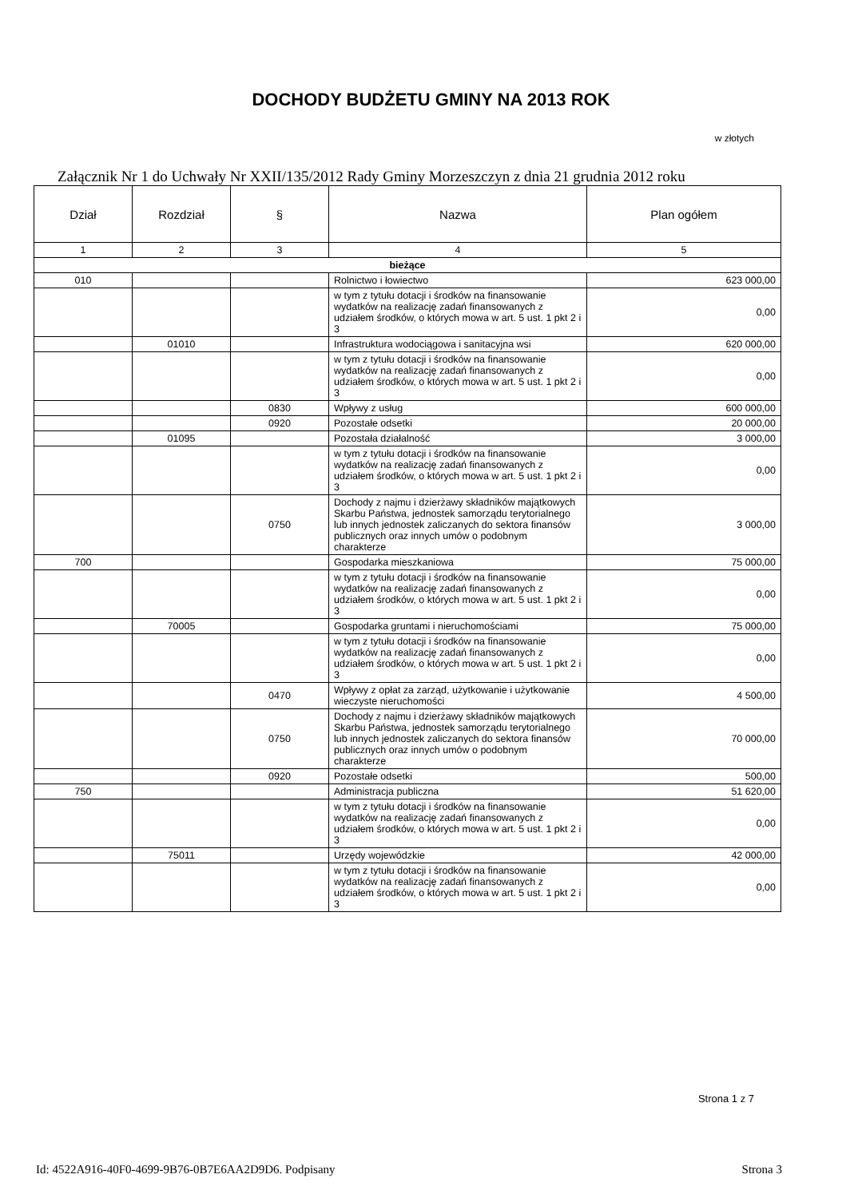DOCHODY BUDŻETU GMINY NA 2013 ROK
w złotych
Załącznik Nr 1 do Uchwały Nr XXII/135/2012 Rady Gminy Morzeszczyn z dnia 21 grudnia 2012 roku
| Dział | Rozdział | § | Nazwa | Plan ogółem |
| --- | --- | --- | --- | --- |
| 1 | 2 | 3 | 4 | 5 |
| bieżące | | | | |
| 010 | | | Rolnictwo i łowiectwo | 623 000,00 |
| | | | w tym z tytułu dotacji i środków na finansowanie wydatków na realizację zadań finansowanych z udziałem środków, o których mowa w art. 5 ust. 1 pkt 2 i 3 | 0,00 |
| | 01010 | | Infrastruktura wodociągowa i sanitacyjna wsi | 620 000,00 |
| | | | w tym z tytułu dotacji i środków na finansowanie wydatków na realizację zadań finansowanych z udziałem środków, o których mowa w art. 5 ust. 1 pkt 2 i 3 | 0,00 |
| | | 0830 | Wpływy z usług | 600 000,00 |
| | | 0920 | Pozostałe odsetki | 20 000,00 |
| | 01095 | | Pozostała działalność | 3 000,00 |
| | | | w tym z tytułu dotacji i środków na finansowanie wydatków na realizację zadań finansowanych z udziałem środków, o których mowa w art. 5 ust. 1 pkt 2 i 3 | 0,00 |
| | | 0750 | Dochody z najmu i dzierżawy składników majątkowych Skarbu Państwa, jednostek samorządu terytorialnego lub innych jednostek zaliczanych do sektora finansów publicznych oraz innych umów o podobnym charakterze | 3 000,00 |
| 700 | | | Gospodarka mieszkaniowa | 75 000,00 |
| | | | w tym z tytułu dotacji i środków na finansowanie wydatków na realizację zadań finansowanych z udziałem środków, o których mowa w art. 5 ust. 1 pkt 2 i 3 | 0,00 |
| | 70005 | | Gospodarka gruntami i nieruchomościami | 75 000,00 |
| | | | w tym z tytułu dotacji i środków na finansowanie wydatków na realizację zadań finansowanych z udziałem środków, o których mowa w art. 5 ust. 1 pkt 2 i 3 | 0,00 |
| | | 0470 | Wpływy z opłat za zarząd, użytkowanie i użytkowanie wieczyste nieruchomości | 4 500,00 |
| | | 0750 | Dochody z najmu i dzierżawy składników majątkowych Skarbu Państwa, jednostek samorządu terytorialnego lub innych jednostek zaliczanych do sektora finansów publicznych oraz innych umów o podobnym charakterze | 70 000,00 |
| | | 0920 | Pozostałe odsetki | 500,00 |
| 750 | | | Administracja publiczna | 51 620,00 |
| | | | w tym z tytułu dotacji i środków na finansowanie wydatków na realizację zadań finansowanych z udziałem środków, o których mowa w art. 5 ust. 1 pkt 2 i 3 | 0,00 |
| | 75011 | | Urzędy wojewódzkie | 42 000,00 |
| | | | w tym z tytułu dotacji i środków na finansowanie wydatków na realizację zadań finansowanych z udziałem środków, o których mowa w art. 5 ust. 1 pkt 2 i 3 | 0,00 |
Strona 1 z 7
Id: 4522A916-40F0-4699-9B76-0B7E6AA2D9D6. Podpisany
Strona 3